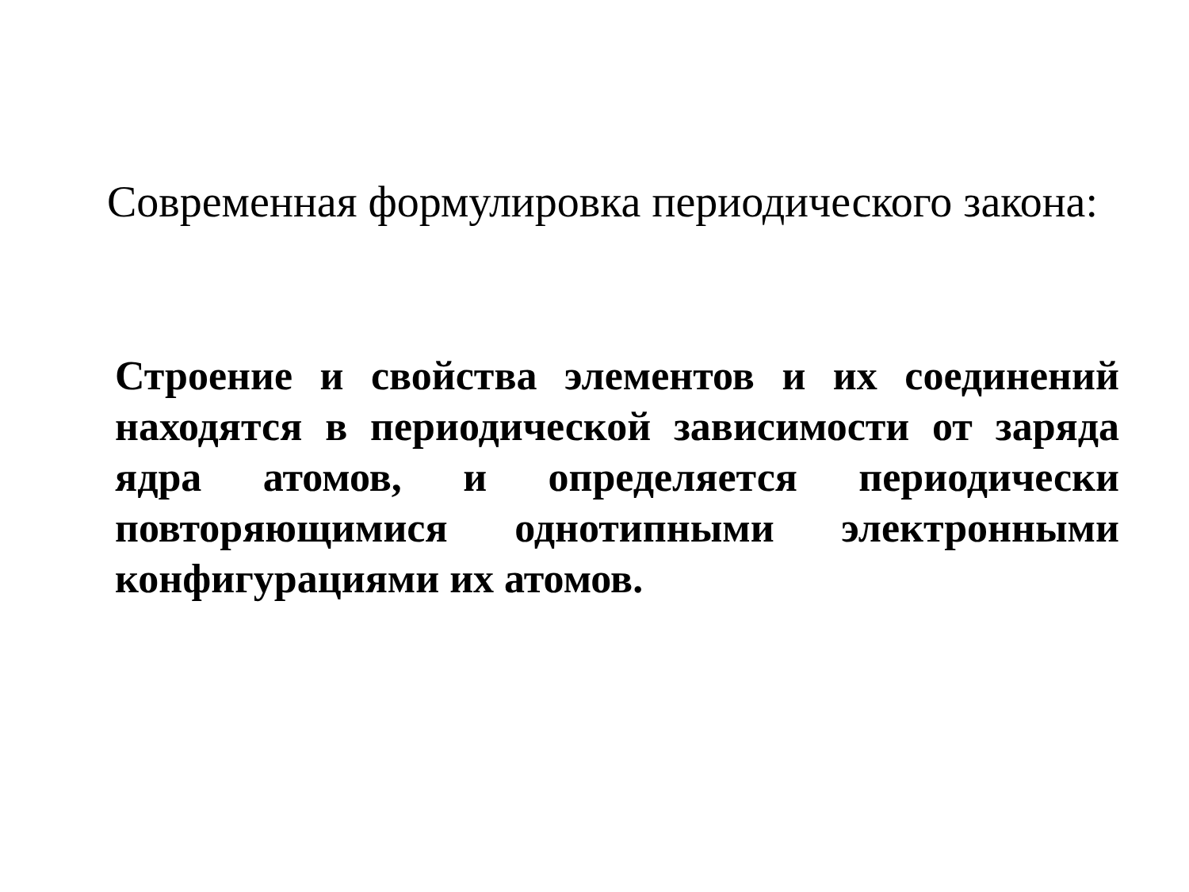Современная формулировка периодического закона:
Строение и свойства элементов и их соединений находятся в периодической зависимости от заряда ядра атомов, и определяется периодически повторяющимися однотипными электронными конфигурациями их атомов.